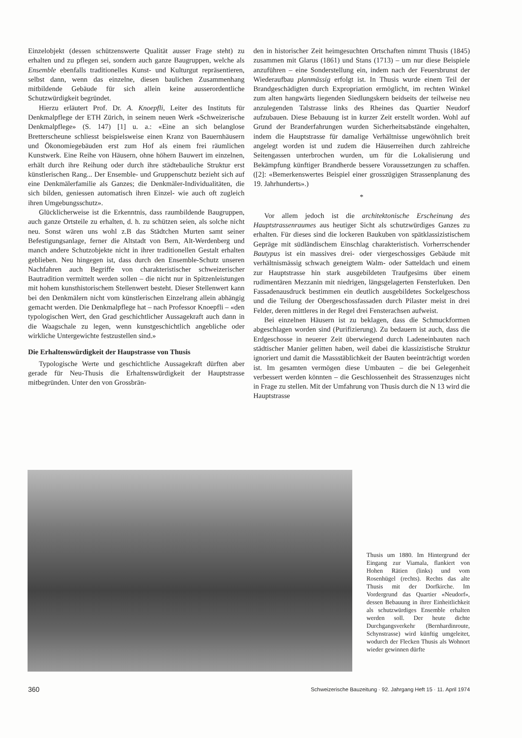Einzelobjekt (dessen schützenswerte Qualität ausser Frage steht) zu erhalten und zu pflegen sei, sondern auch ganze Baugruppen, welche als Ensemble ebenfalls traditionelles Kunst- und Kulturgut repräsentieren, selbst dann, wenn das einzelne, diesen baulichen Zusammenhang mitbildende Gebäude für sich allein keine ausserordentliche Schutzwürdigkeit begründet.
Hierzu erläutert Prof. Dr. A. Knoepfli, Leiter des Instituts für Denkmalpflege der ETH Zürich, in seinem neuen Werk «Schweizerische Denkmalpflege» (S. 147) [1] u. a.: «Eine an sich belanglose Bretterscheune schliesst beispielsweise einen Kranz von Bauernhäusern und Ökonomiegebäuden erst zum Hof als einem frei räumlichen Kunstwerk. Eine Reihe von Häusern, ohne höhern Bauwert im einzelnen, erhält durch ihre Reihung oder durch ihre städtebauliche Struktur erst künstlerischen Rang... Der Ensemble- und Gruppenschutz bezieht sich auf eine Denkmälerfamilie als Ganzes; die Denkmäler-Individualitäten, die sich bilden, geniessen automatisch ihren Einzel- wie auch oft zugleich ihren Umgebungsschutz».
Glücklicherweise ist die Erkenntnis, dass raumbildende Baugruppen, auch ganze Ortsteile zu erhalten, d. h. zu schützen seien, als solche nicht neu. Sonst wären uns wohl z.B das Städtchen Murten samt seiner Befestigungsanlage, ferner die Altstadt von Bern, Alt-Werdenberg und manch andere Schutzobjekte nicht in ihrer traditionellen Gestalt erhalten geblieben. Neu hingegen ist, dass durch den Ensemble-Schutz unseren Nachfahren auch Begriffe von charakteristischer schweizerischer Bautradition vermittelt werden sollen – die nicht nur in Spitzenleistungen mit hohem kunsthistorischem Stellenwert besteht. Dieser Stellenwert kann bei den Denkmälern nicht vom künstlerischen Einzelrang allein abhängig gemacht werden. Die Denkmalpflege hat – nach Professor Knoepfli – «den typologischen Wert, den Grad geschichtlicher Aussagekraft auch dann in die Waagschale zu legen, wenn kunstgeschichtlich angebliche oder wirkliche Untergewichte festzustellen sind.»
Die Erhaltenswürdigkeit der Haupstrasse von Thusis
Typologische Werte und geschichtliche Aussagekraft dürften aber gerade für Neu-Thusis die Erhaltenswürdigkeit der Hauptstrasse mitbegründen. Unter den von Grossbrän-
den in historischer Zeit heimgesuchten Ortschaften nimmt Thusis (1845) zusammen mit Glarus (1861) und Stans (1713) – um nur diese Beispiele anzuführen – eine Sonderstellung ein, indem nach der Feuersbrunst der Wiederaufbau planmässig erfolgt ist. In Thusis wurde einem Teil der Brandgeschädigten durch Expropriation ermöglicht, im rechten Winkel zum alten hangwärts liegenden Siedlungskern beidseits der teilweise neu anzulegenden Talstrasse links des Rheines das Quartier Neudorf aufzubauen. Diese Bebauung ist in kurzer Zeit erstellt worden. Wohl auf Grund der Branderfahrungen wurden Sicherheitsabstände eingehalten, indem die Hauptstrasse für damalige Verhältnisse ungewöhnlich breit angelegt worden ist und zudem die Häuserreihen durch zahlreiche Seitengassen unterbrochen wurden, um für die Lokalisierung und Bekämpfung künftiger Brandherde bessere Voraussetzungen zu schaffen. ([2]: «Bemerkenswertes Beispiel einer grosszügigen Strassenplanung des 19. Jahrhunderts».)
*
Vor allem jedoch ist die architektonische Erscheinung des Hauptstrassenraumes aus heutiger Sicht als schutzwürdiges Ganzes zu erhalten. Für dieses sind die lockeren Baukuben von spätklassizistischem Gepräge mit südländischem Einschlag charakteristisch. Vorherrschender Bautypus ist ein massives drei- oder viergeschossiges Gebäude mit verhältnismässig schwach geneigtem Walm- oder Satteldach und einem zur Hauptstrasse hin stark ausgebildeten Traufgesims über einem rudimentären Mezzanin mit niedrigen, längsgelagerten Fensterluken. Den Fassadenausdruck bestimmen ein deutlich ausgebildetes Sockelgeschoss und die Teilung der Obergeschossfassaden durch Pilaster meist in drei Felder, deren mittleres in der Regel drei Fensterachsen aufweist.
Bei einzelnen Häusern ist zu beklagen, dass die Schmuckformen abgeschlagen worden sind (Purifizierung). Zu bedauern ist auch, dass die Erdgeschosse in neuerer Zeit überwiegend durch Ladeneinbauten nach städtischer Manier gelitten haben, weil dabei die klassizistische Struktur ignoriert und damit die Massstäblichkeit der Bauten beeinträchtigt worden ist. Im gesamten vermögen diese Umbauten – die bei Gelegenheit verbessert werden könnten – die Geschlossenheit des Strassenzuges nicht in Frage zu stellen. Mit der Umfahrung von Thusis durch die N 13 wird die Hauptstrasse
Thusis um 1880. Im Hintergrund der Eingang zur Viamala, flankiert von Hohen Rätien (links) und vom Rosenhügel (rechts). Rechts das alte Thusis mit der Dorfkirche. Im Vordergrund das Quartier «Neudorf», dessen Bebauung in ihrer Einheitlichkeit als schutzwürdiges Ensemble erhalten werden soll. Der heute dichte Durchgangsverkehr (Bernhardinroute, Schynstrasse) wird künftig umgeleitet, wodurch der Flecken Thusis als Wohnort wieder gewinnen dürfte
360 Schweizerische Bauzeitung · 92. Jahrgang Heft 15 · 11. April 1974